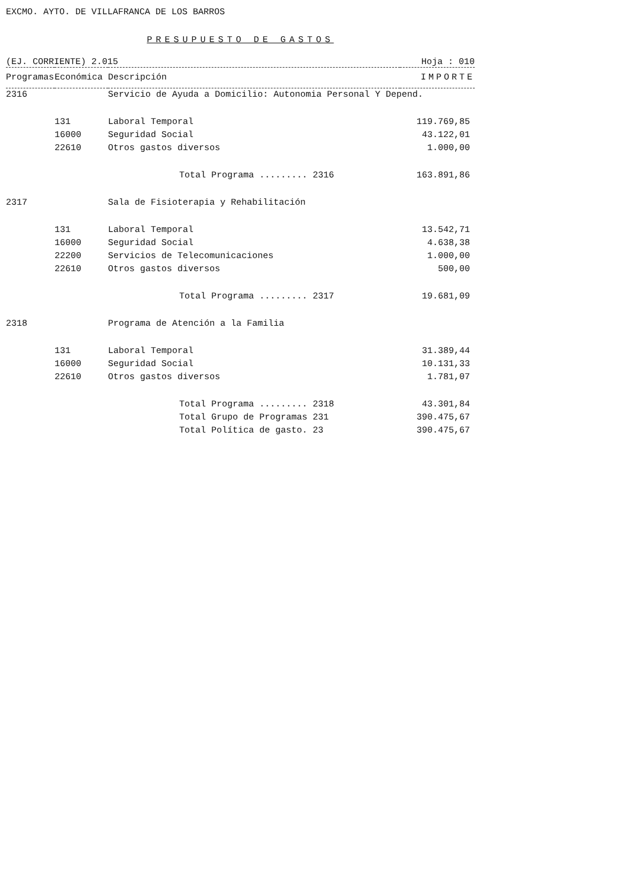EXCMO. AYTO. DE VILLAFRANCA DE LOS BARROS
PRESUPUESTO DE GASTOS
(EJ. CORRIENTE) 2.015 Hoja : 010
| Programas | Económica | Descripción | IMPORTE |
| --- | --- | --- | --- |
| 2316 | | Servicio de Ayuda a Domicilio: Autonomia Personal Y Depend. | |
| | 131 | Laboral Temporal | 119.769,85 |
| | 16000 | Seguridad Social | 43.122,01 |
| | 22610 | Otros gastos diversos | 1.000,00 |
| | | Total Programa ......... 2316 | 163.891,86 |
| 2317 | | Sala de Fisioterapia y Rehabilitación | |
| | 131 | Laboral Temporal | 13.542,71 |
| | 16000 | Seguridad Social | 4.638,38 |
| | 22200 | Servicios de Telecomunicaciones | 1.000,00 |
| | 22610 | Otros gastos diversos | 500,00 |
| | | Total Programa ......... 2317 | 19.681,09 |
| 2318 | | Programa de Atención a la Familia | |
| | 131 | Laboral Temporal | 31.389,44 |
| | 16000 | Seguridad Social | 10.131,33 |
| | 22610 | Otros gastos diversos | 1.781,07 |
| | | Total Programa ......... 2318 | 43.301,84 |
| | | Total Grupo de Programas 231 | 390.475,67 |
| | | Total Política de gasto. 23 | 390.475,67 |